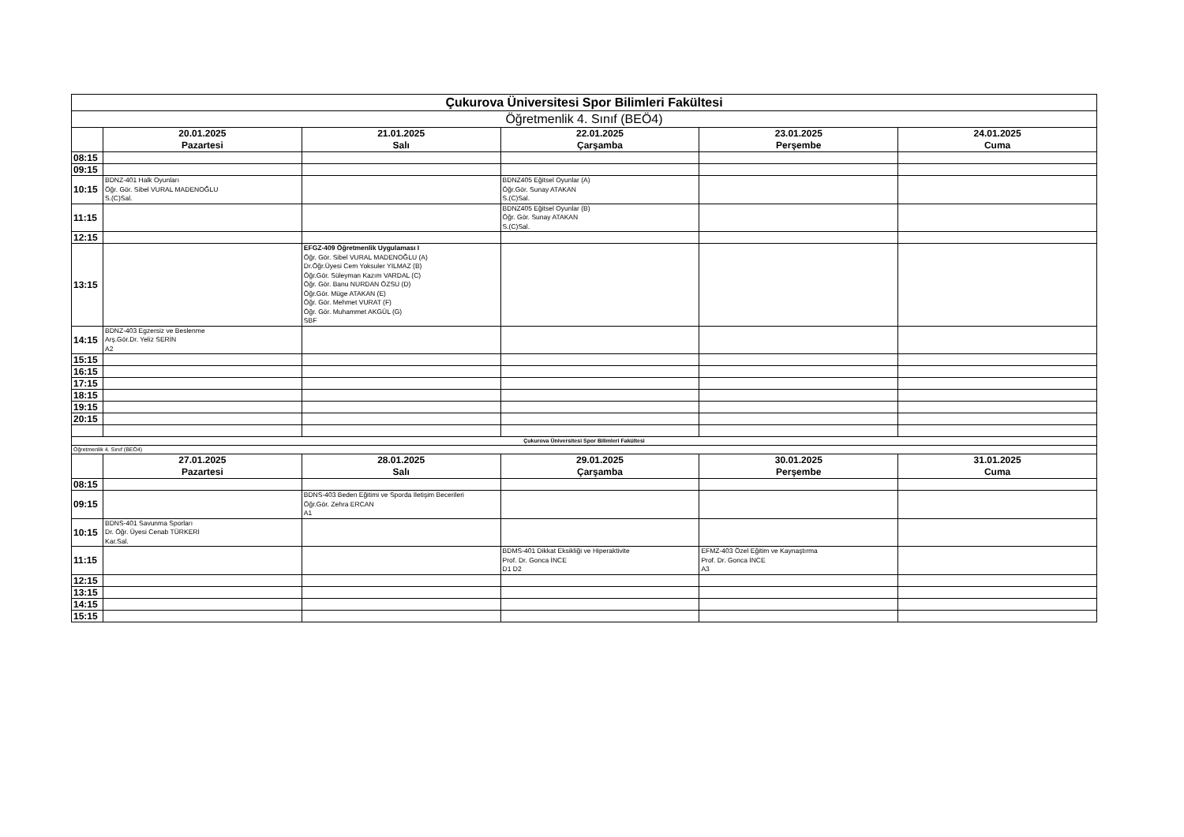| Çukurova Üniversitesi Spor Bilimleri Fakültesi | | | | | |
| Öğretmenlik 4. Sınıf (BEÖ4) | | | | | |
| | 20.01.2025 Pazartesi | 21.01.2025 Salı | 22.01.2025 Çarşamba | 23.01.2025 Perşembe | 24.01.2025 Cuma |
| 08:15 | | | | | |
| 09:15 | | | | | |
| 10:15 | BDNZ-401 Halk Oyunları Öğr. Gör. Sibel VURAL MADENOĞLU S.(C)Sal. | | BDNZ405 Eğitsel Oyunlar (A) Öğr.Gör. Sunay ATAKAN S.(C)Sal. | | |
| 11:15 | | | BDNZ405 Eğitsel Oyunlar (B) Öğr. Gör. Sunay ATAKAN S.(C)Sal. | | |
| 12:15 | | | | | |
| 13:15 | | EFGZ-409 Öğretmenlik Uygulaması I Öğr. Gör. Sibel VURAL MADENOĞLU (A) Dr.Öğr.Üyesi Cem Yoksuler YILMAZ (B) Öğr.Gör. Süleyman Kazım VARDAL (C) Öğr. Gör. Banu NURDAN ÖZSU (D) Öğr.Gör. Müge ATAKAN (E) Öğr. Gör. Mehmet VURAT (F) Öğr. Gör. Muhammet AKGÜL (G) SBF | | | |
| 14:15 | BDNZ-403 Egzersiz ve Beslenme Arş.Gör.Dr. Yeliz SERİN A2 | | | | |
| 15:15 | | | | | |
| 16:15 | | | | | |
| 17:15 | | | | | |
| 18:15 | | | | | |
| 19:15 | | | | | |
| 20:15 | | | | | |
| Çukurova Üniversitesi Spor Bilimleri Fakültesi | | | | | |
| Öğretmenlik 4. Sınıf (BEÖ4) | | | | | |
| | 27.01.2025 Pazartesi | 28.01.2025 Salı | 29.01.2025 Çarşamba | 30.01.2025 Perşembe | 31.01.2025 Cuma |
| 08:15 | | | | | |
| 09:15 | | BDNS-403 Beden Eğitimi ve Sporda İletişim Becerileri Öğr.Gör. Zehra ERCAN A1 | | | |
| 10:15 | BDNS-401 Savunma Sporları Dr. Öğr. Üyesi Cenab TÜRKERİ Kar.Sal. | | | | |
| 11:15 | | | BDMS-401 Dikkat Eksikliği ve Hiperaktivite Prof. Dr. Gonca İNCE D1 D2 | EFMZ-403 Özel Eğitim ve Kaynaştırma Prof. Dr. Gonca İNCE A3 | |
| 12:15 | | | | | |
| 13:15 | | | | | |
| 14:15 | | | | | |
| 15:15 | | | | | |